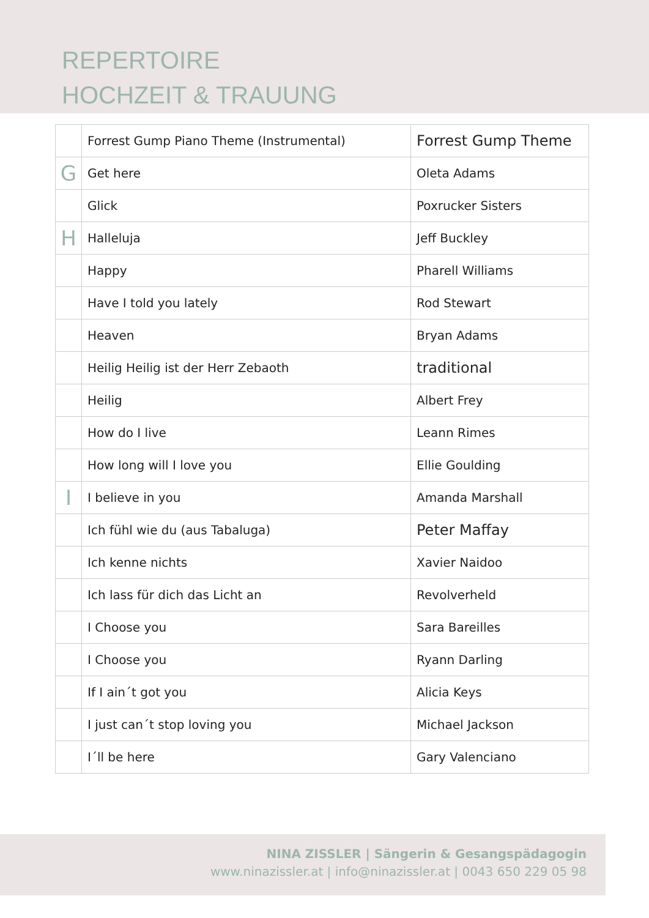REPERTOIRE
HOCHZEIT & TRAUUNG
| | Forrest Gump Piano Theme (Instrumental) | Forrest Gump Theme |
| G | Get here | Oleta Adams |
| | Glick | Poxrucker Sisters |
| H | Halleluja | Jeff Buckley |
| | Happy | Pharell Williams |
| | Have I told you lately | Rod Stewart |
| | Heaven | Bryan Adams |
| | Heilig Heilig ist der Herr Zebaoth | traditional |
| | Heilig | Albert Frey |
| | How do I live | Leann Rimes |
| | How long will I love you | Ellie Goulding |
| I | I believe in you | Amanda Marshall |
| | Ich fühl wie du (aus Tabaluga) | Peter Maffay |
| | Ich kenne nichts | Xavier Naidoo |
| | Ich lass für dich das Licht an | Revolverheld |
| | I Choose you | Sara Bareilles |
| | I Choose you | Ryann Darling |
| | If I ain´t got you | Alicia Keys |
| | I just can´t stop loving you | Michael Jackson |
| | I´ll be here | Gary Valenciano |
NINA ZISSLER | Sängerin & Gesangspädagogin
www.ninazissler.at | info@ninazissler.at | 0043 650 229 05 98